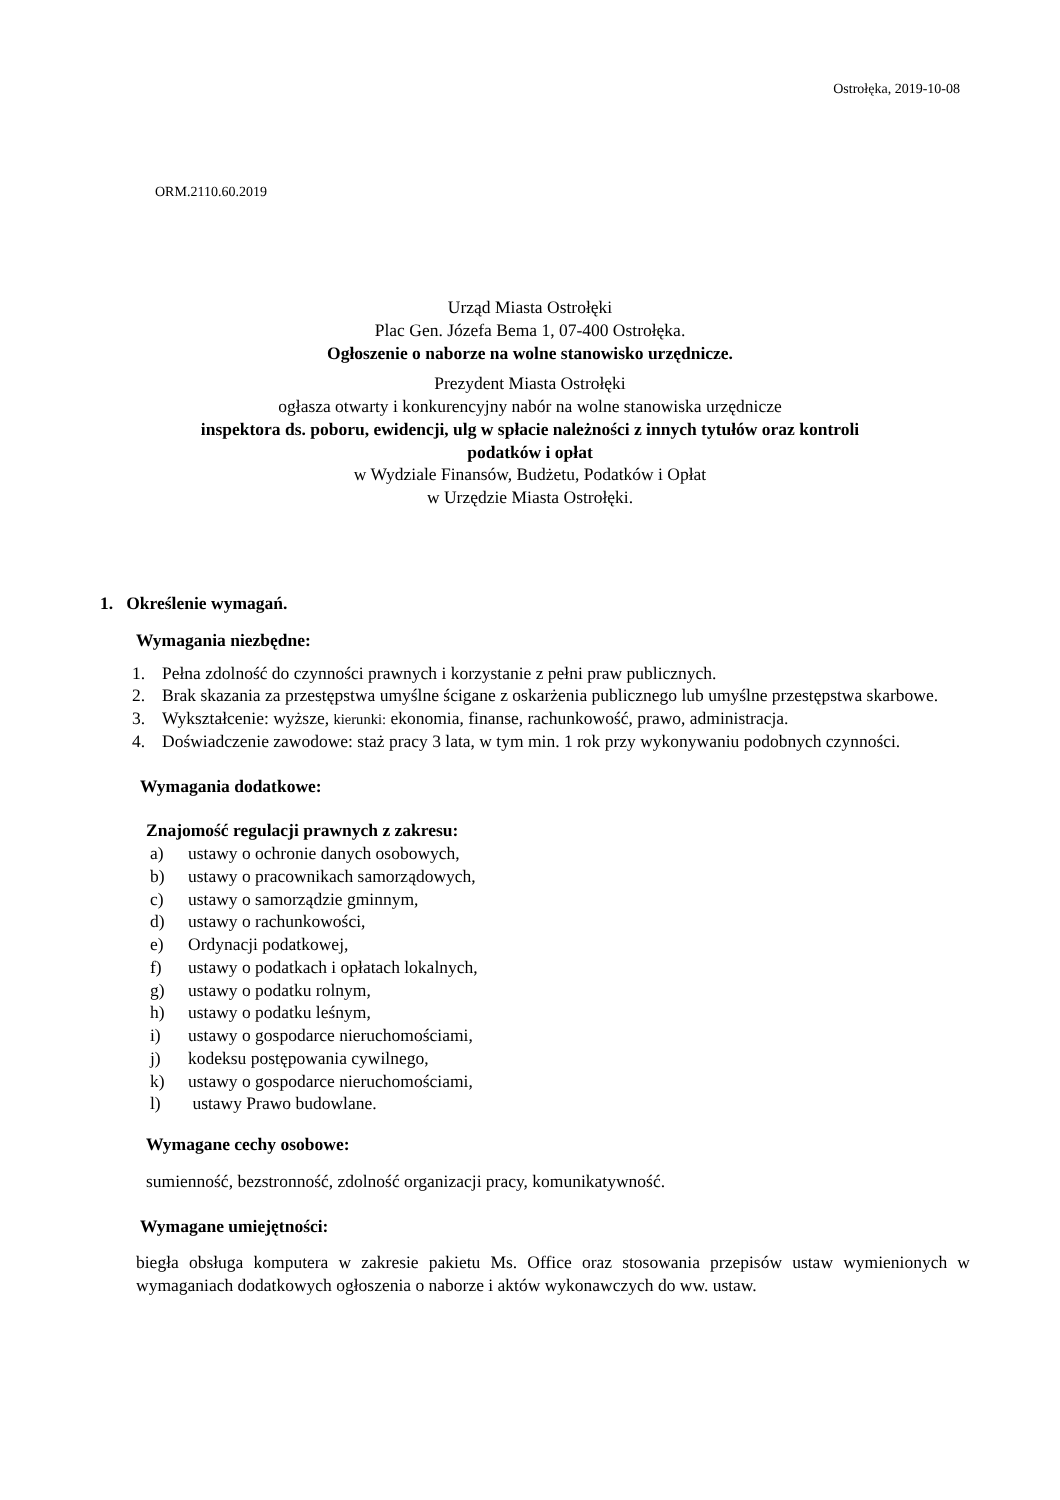Ostrołęka, 2019-10-08
ORM.2110.60.2019
Urząd Miasta Ostrołęki
Plac Gen. Józefa Bema 1, 07-400 Ostrołęka.
Ogłoszenie o naborze na wolne stanowisko urzędnicze.
Prezydent Miasta Ostrołęki
ogłasza otwarty i konkurencyjny nabór na wolne stanowiska urzędnicze
inspektora ds. poboru, ewidencji, ulg w spłacie należności z innych tytułów oraz kontroli
podatków i opłat
w Wydziale Finansów, Budżetu, Podatków i Opłat
w Urzędzie Miasta Ostrołęki.
1. Określenie wymagań.
Wymagania niezbędne:
1. Pełna zdolność do czynności prawnych i korzystanie z pełni praw publicznych.
2. Brak skazania za przestępstwa umyślne ścigane z oskarżenia publicznego lub umyślne przestępstwa skarbowe.
3. Wykształcenie: wyższe, kierunki: ekonomia, finanse, rachunkowość, prawo, administracja.
4. Doświadczenie zawodowe: staż pracy 3 lata, w tym min. 1 rok przy wykonywaniu podobnych czynności.
Wymagania dodatkowe:
Znajomość regulacji prawnych z zakresu:
a) ustawy o ochronie danych osobowych,
b) ustawy o pracownikach samorządowych,
c) ustawy o samorządzie gminnym,
d) ustawy o rachunkowości,
e) Ordynacji podatkowej,
f) ustawy o podatkach i opłatach lokalnych,
g) ustawy o podatku rolnym,
h) ustawy o podatku leśnym,
i) ustawy o gospodarce nieruchomościami,
j) kodeksu postępowania cywilnego,
k) ustawy o gospodarce nieruchomościami,
l) ustawy Prawo budowlane.
Wymagane cechy osobowe:
sumienność, bezstronność, zdolność organizacji pracy, komunikatywność.
Wymagane umiejętności:
biegła obsługa komputera w zakresie pakietu Ms. Office oraz stosowania przepisów ustaw wymienionych w wymaganiach dodatkowych ogłoszenia o naborze i aktów wykonawczych do ww. ustaw.